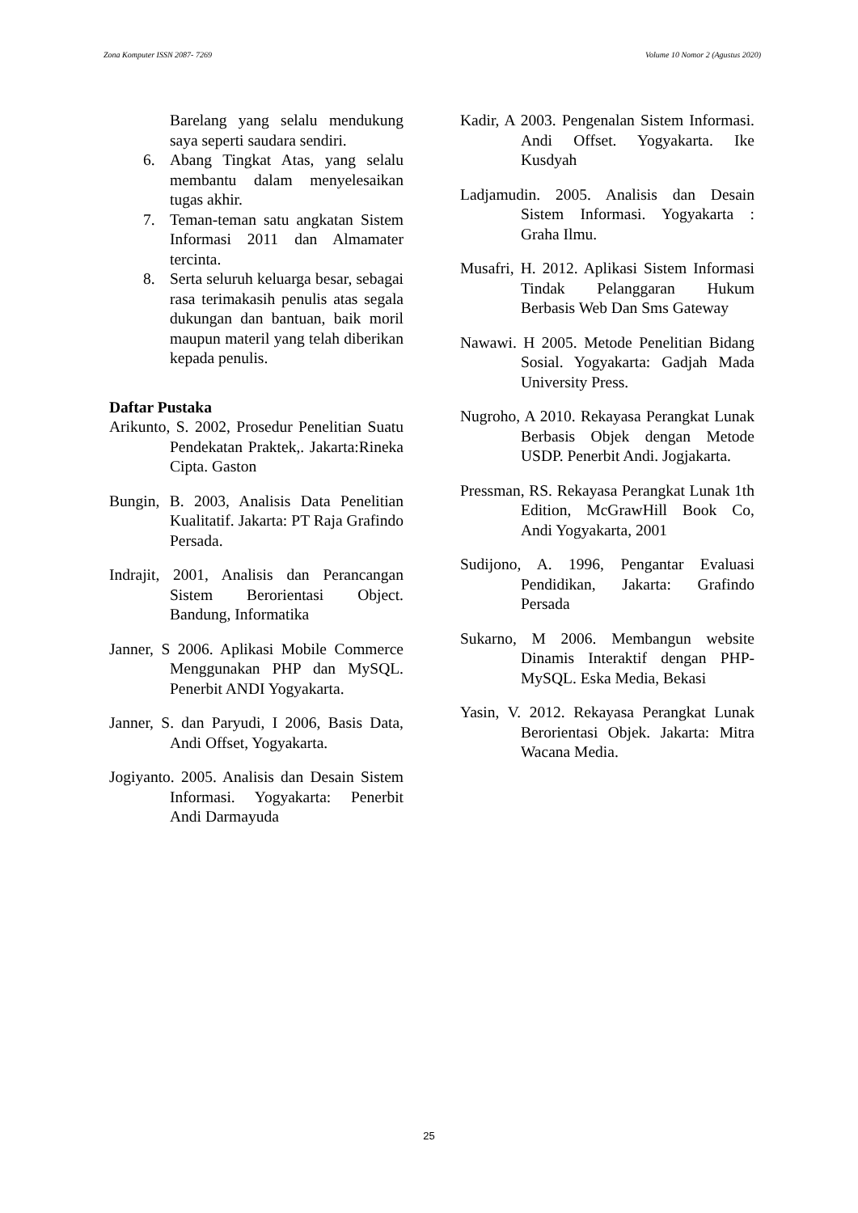Zona Komputer ISSN 2087- 7269 Volume 10 Nomor 2 (Agustus 2020)
Barelang yang selalu mendukung saya seperti saudara sendiri.
6. Abang Tingkat Atas, yang selalu membantu dalam menyelesaikan tugas akhir.
7. Teman-teman satu angkatan Sistem Informasi 2011 dan Almamater tercinta.
8. Serta seluruh keluarga besar, sebagai rasa terimakasih penulis atas segala dukungan dan bantuan, baik moril maupun materil yang telah diberikan kepada penulis.
Daftar Pustaka
Arikunto, S. 2002, Prosedur Penelitian Suatu Pendekatan Praktek,. Jakarta:Rineka Cipta. Gaston
Bungin, B. 2003, Analisis Data Penelitian Kualitatif. Jakarta: PT Raja Grafindo Persada.
Indrajit, 2001, Analisis dan Perancangan Sistem Berorientasi Object. Bandung, Informatika
Janner, S 2006. Aplikasi Mobile Commerce Menggunakan PHP dan MySQL. Penerbit ANDI Yogyakarta.
Janner, S. dan Paryudi, I 2006, Basis Data, Andi Offset, Yogyakarta.
Jogiyanto. 2005. Analisis dan Desain Sistem Informasi. Yogyakarta: Penerbit Andi Darmayuda
Kadir, A 2003. Pengenalan Sistem Informasi. Andi Offset. Yogyakarta. Ike Kusdyah
Ladjamudin. 2005. Analisis dan Desain Sistem Informasi. Yogyakarta : Graha Ilmu.
Musafri, H. 2012. Aplikasi Sistem Informasi Tindak Pelanggaran Hukum Berbasis Web Dan Sms Gateway
Nawawi. H 2005. Metode Penelitian Bidang Sosial. Yogyakarta: Gadjah Mada University Press.
Nugroho, A 2010. Rekayasa Perangkat Lunak Berbasis Objek dengan Metode USDP. Penerbit Andi. Jogjakarta.
Pressman, RS. Rekayasa Perangkat Lunak 1th Edition, McGrawHill Book Co, Andi Yogyakarta, 2001
Sudijono, A. 1996, Pengantar Evaluasi Pendidikan, Jakarta: Grafindo Persada
Sukarno, M 2006. Membangun website Dinamis Interaktif dengan PHP-MySQL. Eska Media, Bekasi
Yasin, V. 2012. Rekayasa Perangkat Lunak Berorientasi Objek. Jakarta: Mitra Wacana Media.
25